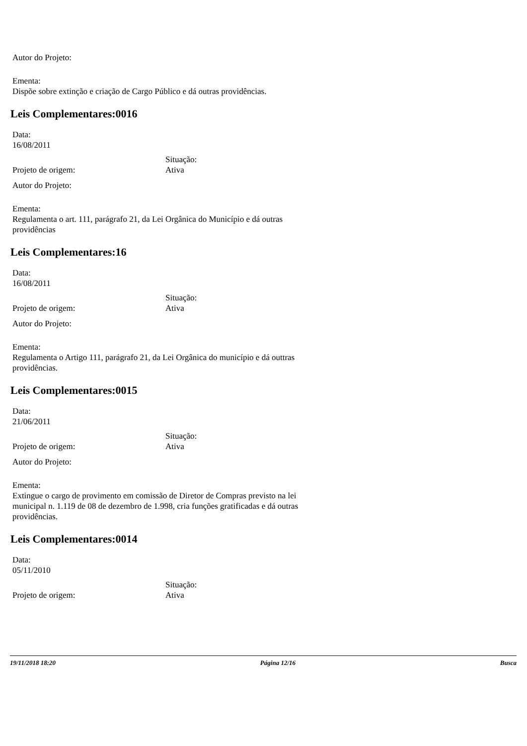Autor do Projeto:
Ementa:
Dispõe sobre extinção e criação de Cargo Público e dá outras providências.
Leis Complementares:0016
Data:
16/08/2011
Projeto de origem: Situação:
Ativa
Autor do Projeto:
Ementa:
Regulamenta o art. 111, parágrafo 21, da Lei Orgânica do Município e dá outras providências
Leis Complementares:16
Data:
16/08/2011
Projeto de origem: Situação:
Ativa
Autor do Projeto:
Ementa:
Regulamenta o Artigo 111, parágrafo 21, da Lei Orgânica do município e dá outtras providências.
Leis Complementares:0015
Data:
21/06/2011
Projeto de origem: Situação:
Ativa
Autor do Projeto:
Ementa:
Extingue o cargo de provimento em comissão de Diretor de Compras previsto na lei municipal n. 1.119 de 08 de dezembro de 1.998, cria funções gratificadas e dá outras providências.
Leis Complementares:0014
Data:
05/11/2010
Projeto de origem: Situação:
Ativa
19/11/2018 18:20 Página 12/16 Busca